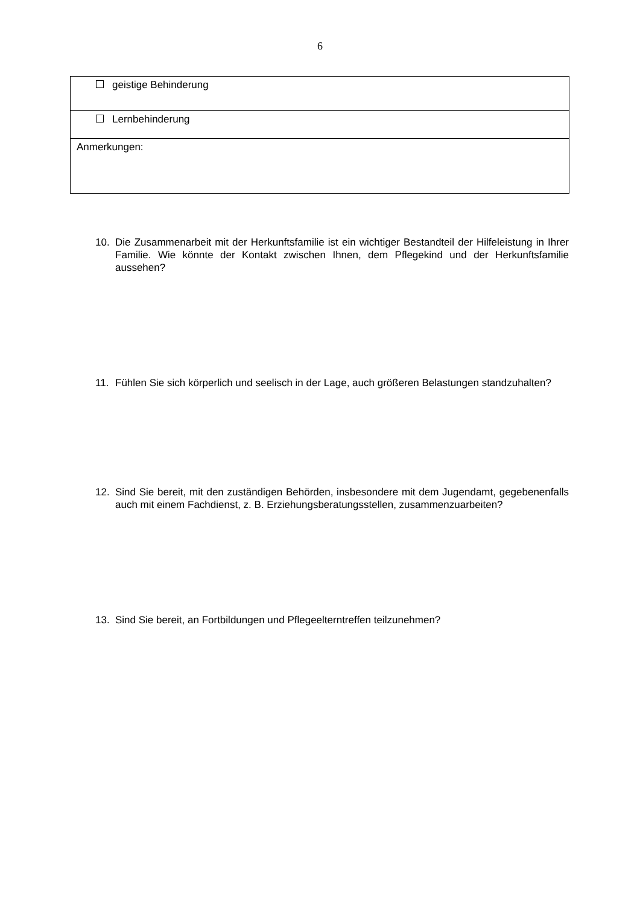6
| geistige Behinderung |
| Lernbehinderung |
| Anmerkungen: |
10. Die Zusammenarbeit mit der Herkunftsfamilie ist ein wichtiger Bestandteil der Hilfe­leistung in Ihrer Familie. Wie könnte der Kontakt zwischen Ihnen, dem Pflegekind und der Herkunftsfamilie aussehen?
11. Fühlen Sie sich körperlich und seelisch in der Lage, auch größeren Belastungen standzuhalten?
12. Sind Sie bereit, mit den zuständigen Behörden, insbesondere mit dem Jugendamt, gegebenenfalls auch mit einem Fachdienst, z. B. Erziehungsberatungsstellen, zu­sammenzuarbeiten?
13. Sind Sie bereit, an Fortbildungen und Pflegeelterntreffen teilzunehmen?